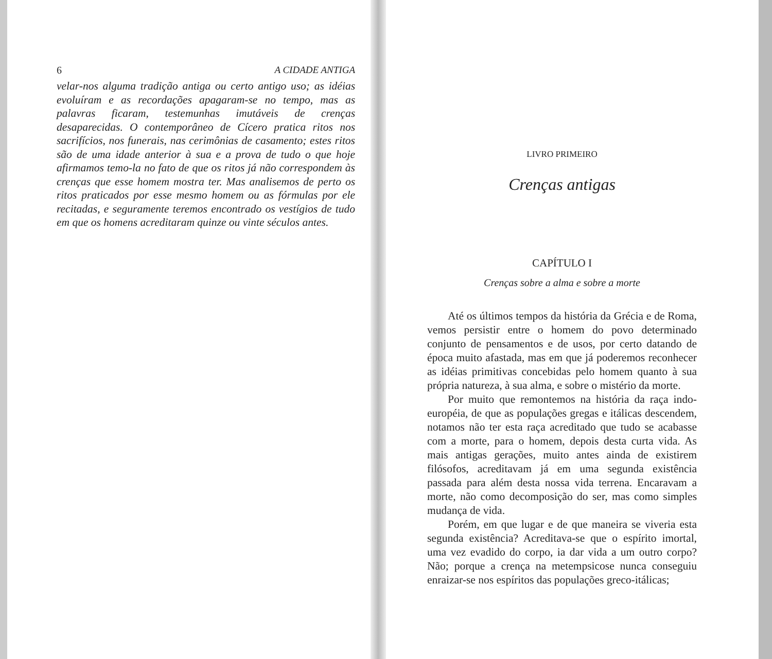6 A CIDADE ANTIGA
velar-nos alguma tradição antiga ou certo antigo uso; as idéias evoluíram e as recordações apagaram-se no tempo, mas as palavras ficaram, testemunhas imutáveis de crenças desaparecidas. O contemporâneo de Cícero pratica ritos nos sacrifícios, nos funerais, nas cerimônias de casamento; estes ritos são de uma idade anterior à sua e a prova de tudo o que hoje afirmamos temo-la no fato de que os ritos já não correspondem às crenças que esse homem mostra ter. Mas analisemos de perto os ritos praticados por esse mesmo homem ou as fórmulas por ele recitadas, e seguramente teremos encontrado os vestígios de tudo em que os homens acreditaram quinze ou vinte séculos antes.
LIVRO PRIMEIRO
Crenças antigas
CAPÍTULO I
Crenças sobre a alma e sobre a morte
Até os últimos tempos da história da Grécia e de Roma, vemos persistir entre o homem do povo determinado conjunto de pensamentos e de usos, por certo datando de época muito afastada, mas em que já poderemos reconhecer as idéias primitivas concebidas pelo homem quanto à sua própria natureza, à sua alma, e sobre o mistério da morte.
Por muito que remontemos na história da raça indo-européia, de que as populações gregas e itálicas descendem, notamos não ter esta raça acreditado que tudo se acabasse com a morte, para o homem, depois desta curta vida. As mais antigas gerações, muito antes ainda de existirem filósofos, acreditavam já em uma segunda existência passada para além desta nossa vida terrena. Encaravam a morte, não como decomposição do ser, mas como simples mudança de vida.
Porém, em que lugar e de que maneira se viveria esta segunda existência? Acreditava-se que o espírito imortal, uma vez evadido do corpo, ia dar vida a um outro corpo? Não; porque a crença na metempsicose nunca conseguiu enraizar-se nos espíritos das populações greco-itálicas;